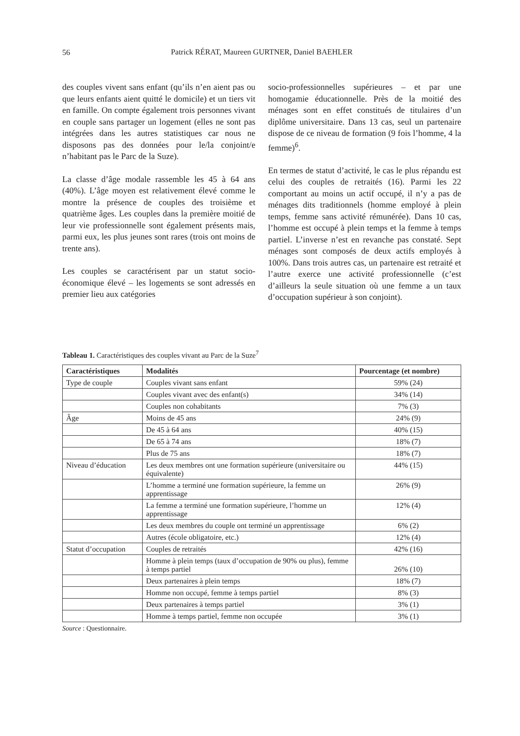56
Patrick RÉRAT, Maureen GURTNER, Daniel BAEHLER
des couples vivent sans enfant (qu’ils n’en aient pas ou que leurs enfants aient quitté le domicile) et un tiers vit en famille. On compte également trois personnes vivant en couple sans partager un logement (elles ne sont pas intégrées dans les autres statistiques car nous ne disposons pas des données pour le/la conjoint/e n’habitant pas le Parc de la Suze).
La classe d’âge modale rassemble les 45 à 64 ans (40%). L’âge moyen est relativement élevé comme le montre la présence de couples des troisième et quatrième âges. Les couples dans la première moitié de leur vie professionnelle sont également présents mais, parmi eux, les plus jeunes sont rares (trois ont moins de trente ans).
Les couples se caractérisent par un statut socio-économique élevé – les logements se sont adressés en premier lieu aux catégories
socio-professionnelles supérieures – et par une homogamie éducationnelle. Près de la moitié des ménages sont en effet constitués de titulaires d’un diplôme universitaire. Dans 13 cas, seul un partenaire dispose de ce niveau de formation (9 fois l’homme, 4 la femme)<sup>6</sup>.
En termes de statut d’activité, le cas le plus répandu est celui des couples de retraités (16). Parmi les 22 comportant au moins un actif occupé, il n’y a pas de ménages dits traditionnels (homme employé à plein temps, femme sans activité rémunérée). Dans 10 cas, l’homme est occupé à plein temps et la femme à temps partiel. L’inverse n’est en revanche pas constaté. Sept ménages sont composés de deux actifs employés à 100%. Dans trois autres cas, un partenaire est retraité et l’autre exerce une activité professionnelle (c’est d’ailleurs la seule situation où une femme a un taux d’occupation supérieur à son conjoint).
Tableau 1. Caractéristiques des couples vivant au Parc de la Suze<sup>7</sup>
| Caractéristiques | Modalités | Pourcentage (et nombre) |
| --- | --- | --- |
| Type de couple | Couples vivant sans enfant | 59% (24) |
| | Couples vivant avec des enfant(s) | 34% (14) |
| | Couples non cohabitants | 7% (3) |
| Âge | Moins de 45 ans | 24% (9) |
| | De 45 à 64 ans | 40% (15) |
| | De 65 à 74 ans | 18% (7) |
| | Plus de 75 ans | 18% (7) |
| Niveau d’éducation | Les deux membres ont une formation supérieure (universitaire ou équivalente) | 44% (15) |
| | L’homme a terminé une formation supérieure, la femme un apprentissage | 26% (9) |
| | La femme a terminé une formation supérieure, l’homme un apprentissage | 12% (4) |
| | Les deux membres du couple ont terminé un apprentissage | 6% (2) |
| | Autres (école obligatoire, etc.) | 12% (4) |
| Statut d’occupation | Couples de retraités | 42% (16) |
| | Homme à plein temps (taux d’occupation de 90% ou plus), femme à temps partiel | 26% (10) |
| | Deux partenaires à plein temps | 18% (7) |
| | Homme non occupé, femme à temps partiel | 8% (3) |
| | Deux partenaires à temps partiel | 3% (1) |
| | Homme à temps partiel, femme non occupée | 3% (1) |
Source : Questionnaire.